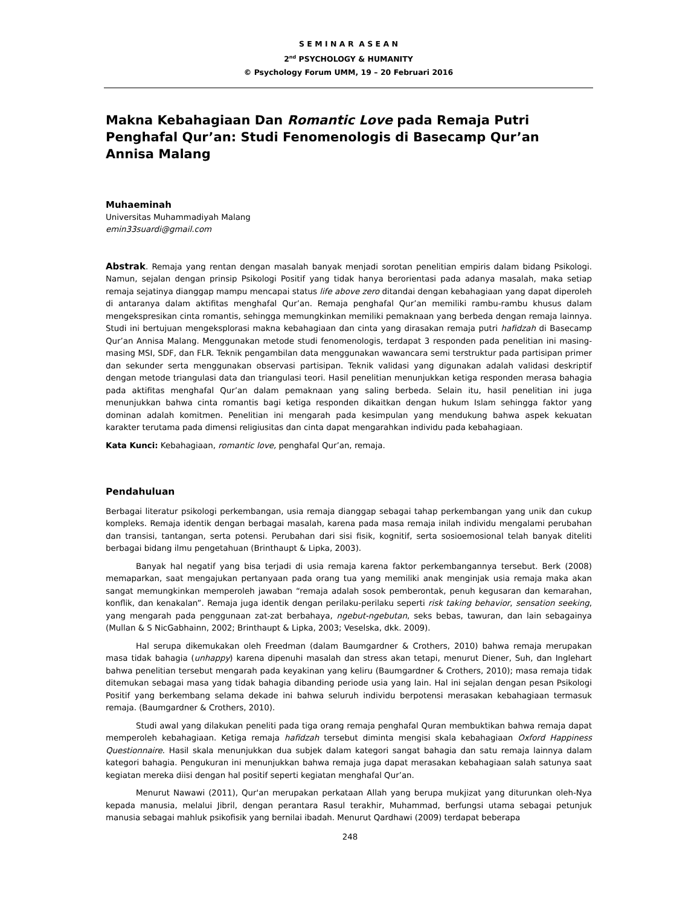S E M I N A R A S E A N
2<sup>nd</sup> PSYCHOLOGY & HUMANITY
© Psychology Forum UMM, 19 – 20 Februari 2016
Makna Kebahagiaan Dan Romantic Love pada Remaja Putri Penghafal Qur’an: Studi Fenomenologis di Basecamp Qur’an Annisa Malang
Muhaeminah
Universitas Muhammadiyah Malang
emin33suardi@gmail.com
Abstrak. Remaja yang rentan dengan masalah banyak menjadi sorotan penelitian empiris dalam bidang Psikologi. Namun, sejalan dengan prinsip Psikologi Positif yang tidak hanya berorientasi pada adanya masalah, maka setiap remaja sejatinya dianggap mampu mencapai status life above zero ditandai dengan kebahagiaan yang dapat diperoleh di antaranya dalam aktifitas menghafal Qur’an. Remaja penghafal Qur’an memiliki rambu-rambu khusus dalam mengekspresikan cinta romantis, sehingga memungkinkan memiliki pemaknaan yang berbeda dengan remaja lainnya. Studi ini bertujuan mengeksplorasi makna kebahagiaan dan cinta yang dirasakan remaja putri hafidzah di Basecamp Qur’an Annisa Malang. Menggunakan metode studi fenomenologis, terdapat 3 responden pada penelitian ini masing-masing MSI, SDF, dan FLR. Teknik pengambilan data menggunakan wawancara semi terstruktur pada partisipan primer dan sekunder serta menggunakan observasi partisipan. Teknik validasi yang digunakan adalah validasi deskriptif dengan metode triangulasi data dan triangulasi teori. Hasil penelitian menunjukkan ketiga responden merasa bahagia pada aktifitas menghafal Qur’an dalam pemaknaan yang saling berbeda. Selain itu, hasil penelitian ini juga menunjukkan bahwa cinta romantis bagi ketiga responden dikaitkan dengan hukum Islam sehingga faktor yang dominan adalah komitmen. Penelitian ini mengarah pada kesimpulan yang mendukung bahwa aspek kekuatan karakter terutama pada dimensi religiusitas dan cinta dapat mengarahkan individu pada kebahagiaan.
Kata Kunci: Kebahagiaan, romantic love, penghafal Qur’an, remaja.
Pendahuluan
Berbagai literatur psikologi perkembangan, usia remaja dianggap sebagai tahap perkembangan yang unik dan cukup kompleks. Remaja identik dengan berbagai masalah, karena pada masa remaja inilah individu mengalami perubahan dan transisi, tantangan, serta potensi. Perubahan dari sisi fisik, kognitif, serta sosioemosional telah banyak diteliti berbagai bidang ilmu pengetahuan (Brinthaupt & Lipka, 2003).
Banyak hal negatif yang bisa terjadi di usia remaja karena faktor perkembangannya tersebut. Berk (2008) memaparkan, saat mengajukan pertanyaan pada orang tua yang memiliki anak menginjak usia remaja maka akan sangat memungkinkan memperoleh jawaban “remaja adalah sosok pemberontak, penuh kegusaran dan kemarahan, konflik, dan kenakalan”. Remaja juga identik dengan perilaku-perilaku seperti risk taking behavior, sensation seeking, yang mengarah pada penggunaan zat-zat berbahaya, ngebut-ngebutan, seks bebas, tawuran, dan lain sebagainya (Mullan & S NicGabhainn, 2002; Brinthaupt & Lipka, 2003; Veselska, dkk. 2009).
Hal serupa dikemukakan oleh Freedman (dalam Baumgardner & Crothers, 2010) bahwa remaja merupakan masa tidak bahagia (unhappy) karena dipenuhi masalah dan stress akan tetapi, menurut Diener, Suh, dan Inglehart bahwa penelitian tersebut mengarah pada keyakinan yang keliru (Baumgardner & Crothers, 2010); masa remaja tidak ditemukan sebagai masa yang tidak bahagia dibanding periode usia yang lain. Hal ini sejalan dengan pesan Psikologi Positif yang berkembang selama dekade ini bahwa seluruh individu berpotensi merasakan kebahagiaan termasuk remaja. (Baumgardner & Crothers, 2010).
Studi awal yang dilakukan peneliti pada tiga orang remaja penghafal Quran membuktikan bahwa remaja dapat memperoleh kebahagiaan. Ketiga remaja hafidzah tersebut diminta mengisi skala kebahagiaan Oxford Happiness Questionnaire. Hasil skala menunjukkan dua subjek dalam kategori sangat bahagia dan satu remaja lainnya dalam kategori bahagia. Pengukuran ini menunjukkan bahwa remaja juga dapat merasakan kebahagiaan salah satunya saat kegiatan mereka diisi dengan hal positif seperti kegiatan menghafal Qur’an.
Menurut Nawawi (2011), Qur'an merupakan perkataan Allah yang berupa mukjizat yang diturunkan oleh-Nya kepada manusia, melalui Jibril, dengan perantara Rasul terakhir, Muhammad, berfungsi utama sebagai petunjuk manusia sebagai mahluk psikofisik yang bernilai ibadah. Menurut Qardhawi (2009) terdapat beberapa
248